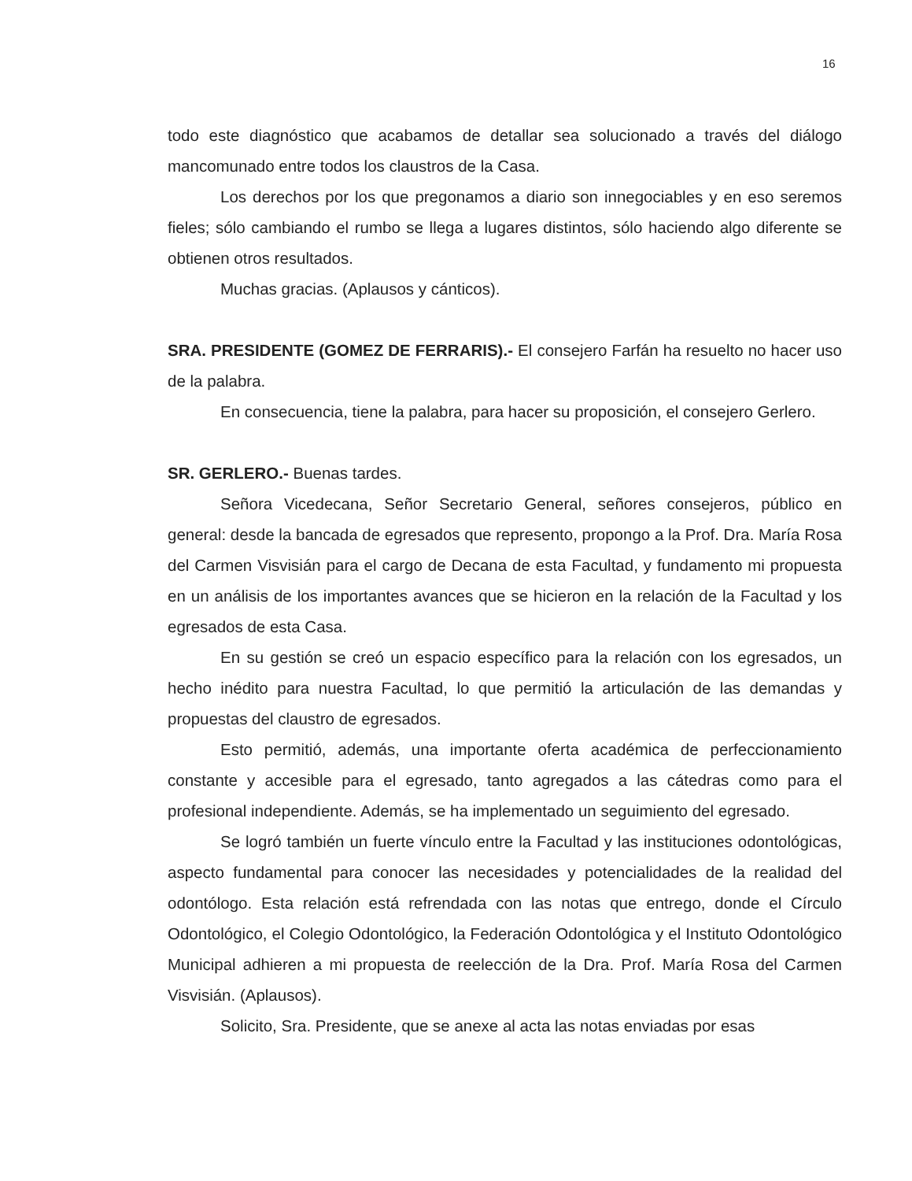16
todo este diagnóstico que acabamos de detallar sea solucionado a través del diálogo mancomunado entre todos los claustros de la Casa.
Los derechos por los que pregonamos a diario son innegociables y en eso seremos fieles; sólo cambiando el rumbo se llega a lugares distintos, sólo haciendo algo diferente se obtienen otros resultados.
Muchas gracias. (Aplausos y cánticos).
SRA. PRESIDENTE (GOMEZ DE FERRARIS).- El consejero Farfán ha resuelto no hacer uso de la palabra.
En consecuencia, tiene la palabra, para hacer su proposición, el consejero Gerlero.
SR. GERLERO.- Buenas tardes.
Señora Vicedecana, Señor Secretario General, señores consejeros, público en general: desde la bancada de egresados que represento, propongo a la Prof. Dra. María Rosa del Carmen Visvisián para el cargo de Decana de esta Facultad, y fundamento mi propuesta en un análisis de los importantes avances que se hicieron en la relación de la Facultad y los egresados de esta Casa.
En su gestión se creó un espacio específico para la relación con los egresados, un hecho inédito para nuestra Facultad, lo que permitió la articulación de las demandas y propuestas del claustro de egresados.
Esto permitió, además, una importante oferta académica de perfeccionamiento constante y accesible para el egresado, tanto agregados a las cátedras como para el profesional independiente. Además, se ha implementado un seguimiento del egresado.
Se logró también un fuerte vínculo entre la Facultad y las instituciones odontológicas, aspecto fundamental para conocer las necesidades y potencialidades de la realidad del odontólogo. Esta relación está refrendada con las notas que entrego, donde el Círculo Odontológico, el Colegio Odontológico, la Federación Odontológica y el Instituto Odontológico Municipal adhieren a mi propuesta de reelección de la Dra. Prof. María Rosa del Carmen Visvisián. (Aplausos).
Solicito, Sra. Presidente, que se anexe al acta las notas enviadas por esas